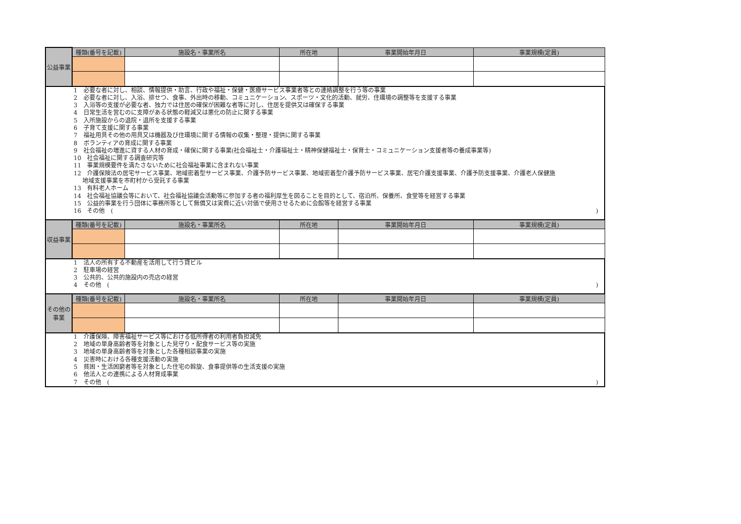| 公益事業 | 種類(番号を記載) | 施設名・事業所名 | 所在地 | 事業開始年月日 | 事業規模(定員) |
| 1 必要な者に対し、相談、情報提供・助言、行政や福祉・保健・医療サービス事業者等との連絡調整を行う等の事業 2 必要な者に対し、入浴、排せつ、食事、外出時の移動、コミュニケーション、スポーツ・文化的活動、就労、住環境の調整等を支援する事業 3 入浴等の支援が必要な者、独力では住居の確保が困難な者等に対し、住居を提供又は確保する事業 4 日常生活を営むのに支障がある状態の軽減又は悪化の防止に関する事業 5 入所施設からの退院・退所を支援する事業 6 子育て支援に関する事業 7 福祉用具その他の用具又は機器及び住環境に関する情報の収集・整理・提供に関する事業 8 ボランティアの育成に関する事業 9 社会福祉の増進に資する人材の育成・確保に関する事業(社会福祉士・介護福祉士・精神保健福祉士・保育士・コミュニケーション支援者等の養成事業等) 10 社会福祉に関する調査研究等 11 事業規模要件を満たさないために社会福祉事業に含まれない事業 12 介護保険法の居宅サービス事業、地域密着型サービス事業、介護予防サービス事業、地域密着型介護予防サービス事業、居宅介護支援事業、介護予防支援事業、介護老人保健施 地域支援事業を市町村から受託する事業 13 有料老人ホーム 14 社会福祉協議会等において、社会福祉協議会活動等に参加する者の福利厚生を図ることを目的として、宿泊所、保養所、食堂等を経営する事業 15 公益的事業を行う団体に事務所等として無償又は実費に近い対価で使用させるために会館等を経営する事業 16 その他 ( ) | | | | | |
| 収益事業 | 種類(番号を記載) | 施設名・事業所名 | 所在地 | 事業開始年月日 | 事業規模(定員) |
| 1 法人の所有する不動産を活用して行う貸ビル 2 駐車場の経営 3 公共的、公共的施設内の売店の経営 4 その他 ( ) | | | | | |
| その他の事業 | 種類(番号を記載) | 施設名・事業所名 | 所在地 | 事業開始年月日 | 事業規模(定員) |
| 1 介護保険、障害福祉サービス等における低所得者の利用者負担減免 2 地域の単身高齢者等を対象とした見守り・配食サービス等の実施 3 地域の単身高齢者等を対象とした各種相談事業の実施 4 災害時における各種支援活動の実施 5 貧困・生活困窮者等を対象とした住宅の斡旋、食事提供等の生活支援の実施 6 他法人との連携による人材育成事業 7 その他 ( ) | | | | | |